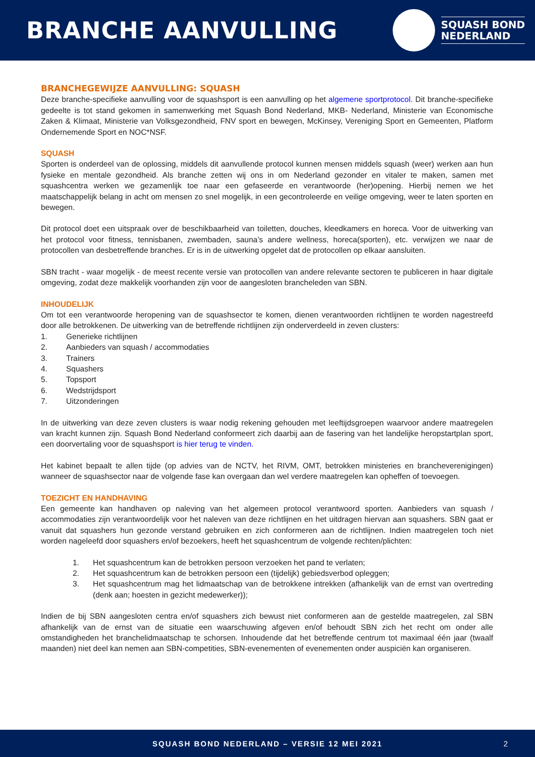BRANCHE AANVULLING
SQUASH BOND
NEDERLAND
BRANCHEGEWIJZE AANVULLING: SQUASH
Deze branche-specifieke aanvulling voor de squashsport is een aanvulling op het algemene sportprotocol. Dit branche-specifieke gedeelte is tot stand gekomen in samenwerking met Squash Bond Nederland, MKB- Nederland, Ministerie van Economische Zaken & Klimaat, Ministerie van Volksgezondheid, FNV sport en bewegen, McKinsey, Vereniging Sport en Gemeenten, Platform Ondernemende Sport en NOC*NSF.
SQUASH
Sporten is onderdeel van de oplossing, middels dit aanvullende protocol kunnen mensen middels squash (weer) werken aan hun fysieke en mentale gezondheid. Als branche zetten wij ons in om Nederland gezonder en vitaler te maken, samen met squashcentra werken we gezamenlijk toe naar een gefaseerde en verantwoorde (her)opening. Hierbij nemen we het maatschappelijk belang in acht om mensen zo snel mogelijk, in een gecontroleerde en veilige omgeving, weer te laten sporten en bewegen.
Dit protocol doet een uitspraak over de beschikbaarheid van toiletten, douches, kleedkamers en horeca. Voor de uitwerking van het protocol voor fitness, tennisbanen, zwembaden, sauna’s andere wellness, horeca(sporten), etc. verwijzen we naar de protocollen van desbetreffende branches. Er is in de uitwerking opgelet dat de protocollen op elkaar aansluiten.
SBN tracht - waar mogelijk - de meest recente versie van protocollen van andere relevante sectoren te publiceren in haar digitale omgeving, zodat deze makkelijk voorhanden zijn voor de aangesloten brancheleden van SBN.
INHOUDELIJK
Om tot een verantwoorde heropening van de squashsector te komen, dienen verantwoorden richtlijnen te worden nagestreefd door alle betrokkenen. De uitwerking van de betreffende richtlijnen zijn onderverdeeld in zeven clusters:
1. Generieke richtlijnen
2. Aanbieders van squash / accommodaties
3. Trainers
4. Squashers
5. Topsport
6. Wedstrijdsport
7. Uitzonderingen
In de uitwerking van deze zeven clusters is waar nodig rekening gehouden met leeftijdsgroepen waarvoor andere maatregelen van kracht kunnen zijn. Squash Bond Nederland conformeert zich daarbij aan de fasering van het landelijke heropstartplan sport, een doorvertaling voor de squashsport is hier terug te vinden.
Het kabinet bepaalt te allen tijde (op advies van de NCTV, het RIVM, OMT, betrokken ministeries en brancheverenigingen) wanneer de squashsector naar de volgende fase kan overgaan dan wel verdere maatregelen kan opheffen of toevoegen.
TOEZICHT EN HANDHAVING
Een gemeente kan handhaven op naleving van het algemeen protocol verantwoord sporten. Aanbieders van squash / accommodaties zijn verantwoordelijk voor het naleven van deze richtlijnen en het uitdragen hiervan aan squashers. SBN gaat er vanuit dat squashers hun gezonde verstand gebruiken en zich conformeren aan de richtlijnen. Indien maatregelen toch niet worden nageleefd door squashers en/of bezoekers, heeft het squashcentrum de volgende rechten/plichten:
1. Het squashcentrum kan de betrokken persoon verzoeken het pand te verlaten;
2. Het squashcentrum kan de betrokken persoon een (tijdelijk) gebiedsverbod opleggen;
3. Het squashcentrum mag het lidmaatschap van de betrokkene intrekken (afhankelijk van de ernst van overtreding (denk aan; hoesten in gezicht medewerker));
Indien de bij SBN aangesloten centra en/of squashers zich bewust niet conformeren aan de gestelde maatregelen, zal SBN afhankelijk van de ernst van de situatie een waarschuwing afgeven en/of behoudt SBN zich het recht om onder alle omstandigheden het branchelidmaatschap te schorsen. Inhoudende dat het betreffende centrum tot maximaal één jaar (twaalf maanden) niet deel kan nemen aan SBN-competities, SBN-evenementen of evenementen onder auspiciën kan organiseren.
SQUASH BOND NEDERLAND – VERSIE 12 MEI 2021 2